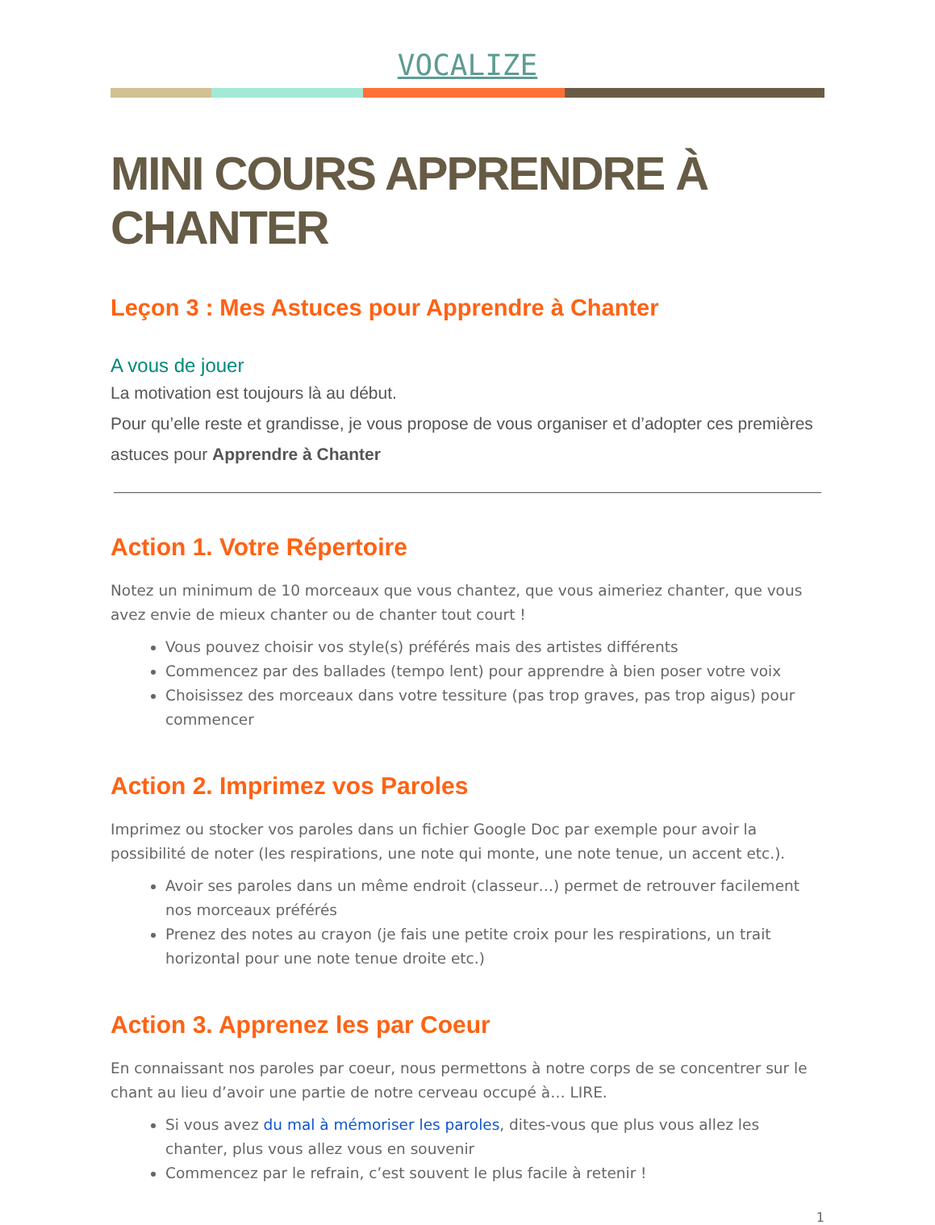VOCALIZE
MINI COURS APPRENDRE À CHANTER
Leçon 3 : Mes Astuces pour Apprendre à Chanter
A vous de jouer
La motivation est toujours là au début.
Pour qu’elle reste et grandisse, je vous propose de vous organiser et d’adopter ces premières astuces pour Apprendre à Chanter
Action 1. Votre Répertoire
Notez un minimum de 10 morceaux que vous chantez, que vous aimeriez chanter, que vous avez envie de mieux chanter ou de chanter tout court !
Vous pouvez choisir vos style(s) préférés mais des artistes différents
Commencez par des ballades (tempo lent) pour apprendre à bien poser votre voix
Choisissez des morceaux dans votre tessiture (pas trop graves, pas trop aigus) pour commencer
Action 2. Imprimez vos Paroles
Imprimez ou stocker vos paroles dans un fichier Google Doc par exemple pour avoir la possibilité de noter (les respirations, une note qui monte, une note tenue, un accent etc.).
Avoir ses paroles dans un même endroit (classeur…) permet de retrouver facilement nos morceaux préférés
Prenez des notes au crayon (je fais une petite croix pour les respirations, un trait horizontal pour une note tenue droite etc.)
Action 3. Apprenez les par Coeur
En connaissant nos paroles par coeur, nous permettons à notre corps de se concentrer sur le chant au lieu d’avoir une partie de notre cerveau occupé à… LIRE.
Si vous avez du mal à mémoriser les paroles, dites-vous que plus vous allez les chanter, plus vous allez vous en souvenir
Commencez par le refrain, c’est souvent le plus facile à retenir !
1